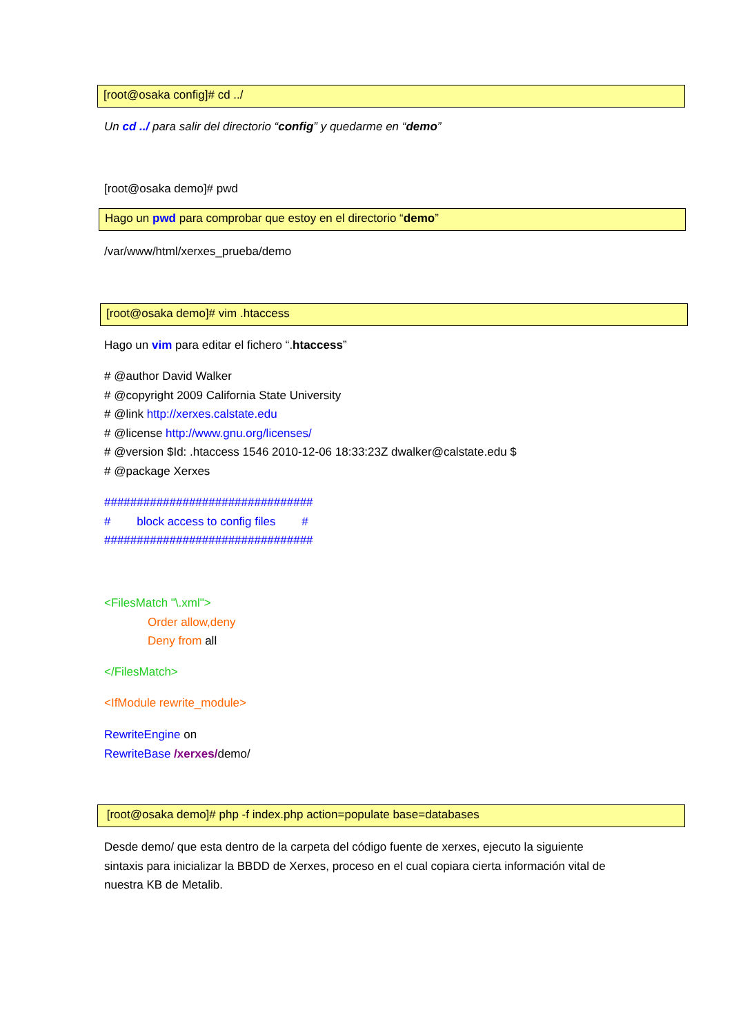[root@osaka config]# cd ../
Un cd ../ para salir del directorio “config” y quedarme en “demo”
[root@osaka demo]# pwd
Hago un pwd para comprobar que estoy en el directorio “demo”
/var/www/html/xerxes_prueba/demo
[root@osaka demo]# vim .htaccess
Hago un vim para editar el fichero “.htaccess”
# @author David Walker
# @copyright 2009 California State University
# @link http://xerxes.calstate.edu
# @license http://www.gnu.org/licenses/
# @version $Id: .htaccess 1546 2010-12-06 18:33:23Z dwalker@calstate.edu $
# @package Xerxes
################################
# block access to config files #
################################
<FilesMatch "\.xml">
Order allow,deny
Deny from all
</FilesMatch>
<IfModule rewrite_module>
RewriteEngine on
RewriteBase /xerxes/demo/
[root@osaka demo]# php -f index.php action=populate base=databases
Desde demo/ que esta dentro de la carpeta del código fuente de xerxes, ejecuto la siguiente sintaxis para inicializar la BBDD de Xerxes, proceso en el cual copiara cierta información vital de nuestra KB de Metalib.